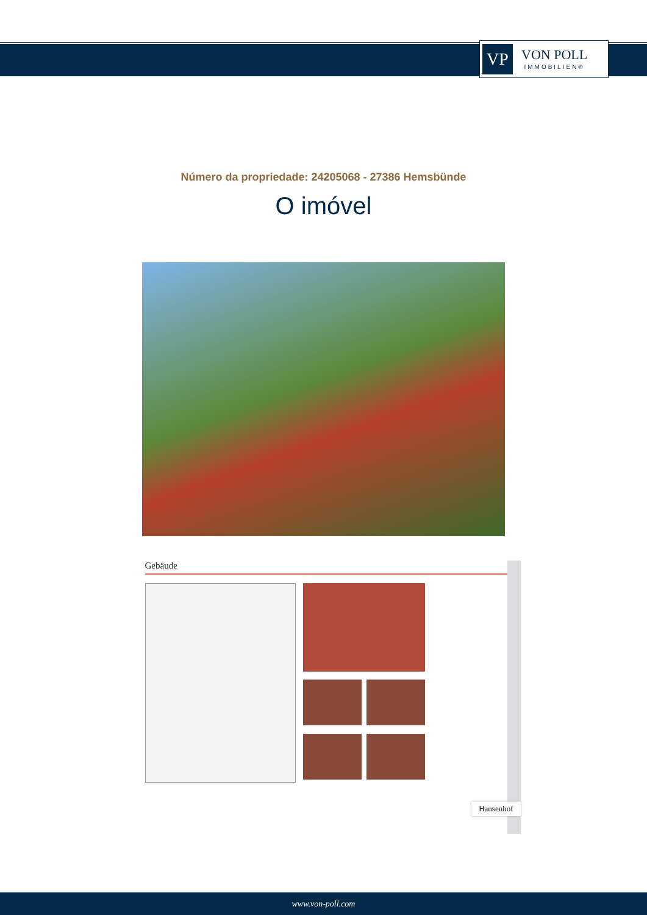VP
VON POLL
IMMOBILIEN®
Número da propriedade: 24205068 - 27386 Hemsbünde
O imóvel
Gebäude
Hansenhof
www.von-poll.com